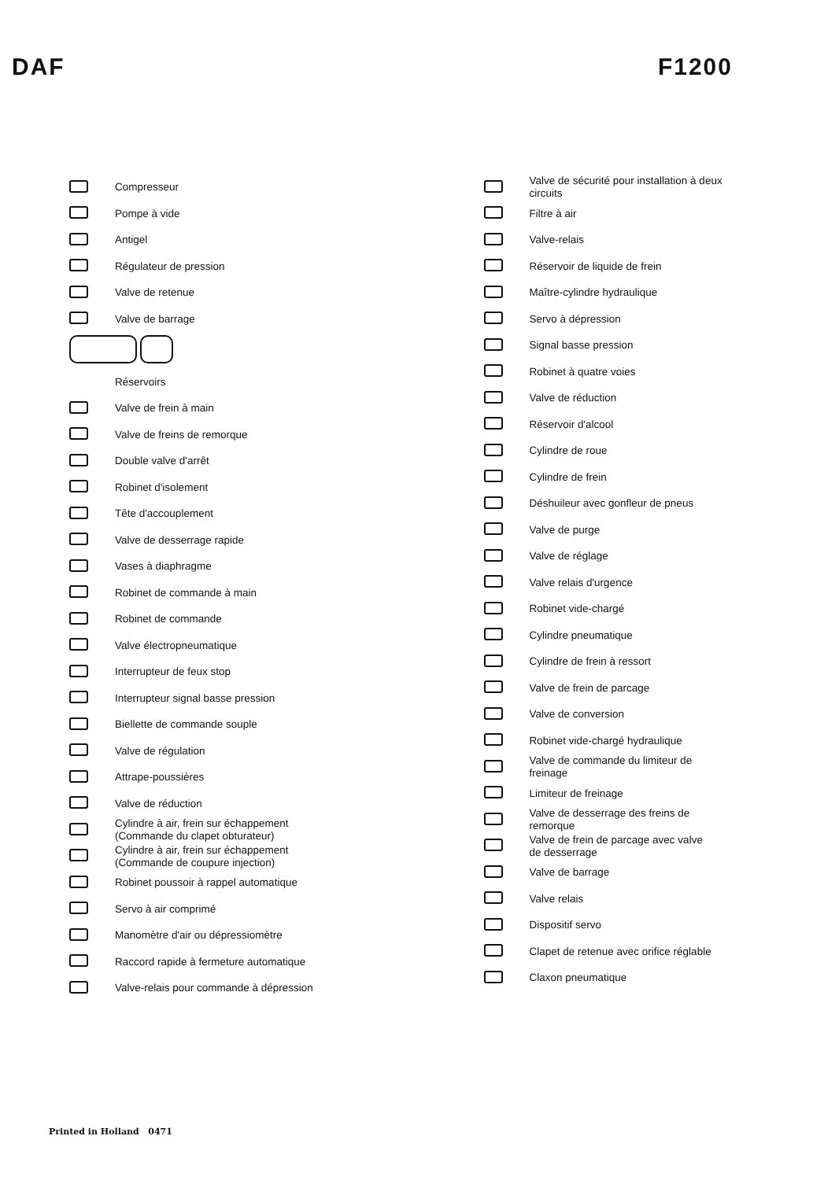DAF F1200
Compresseur
Pompe à vide
Antigel
Régulateur de pression
Valve de retenue
Valve de barrage
Réservoirs
Valve de frein à main
Valve de freins de remorque
Double valve d'arrêt
Robinet d'isolement
Tête d'accouplement
Valve de desserrage rapide
Vases à diaphragme
Robinet de commande à main
Robinet de commande
Valve électropneumatique
Interrupteur de feux stop
Interrupteur signal basse pression
Biellette de commande souple
Valve de régulation
Attrape-poussières
Valve de réduction
Cylindre à air, frein sur échappement
(Commande du clapet obturateur)
Cylindre à air, frein sur échappement
(Commande de coupure injection)
Robinet poussoir à rappel automatique
Servo à air comprimé
Manomètre d'air ou dépressiomètre
Raccord rapide à fermeture automatique
Valve-relais pour commande à dépression
Valve de sécurité pour installation à deux
circuits
Filtre à air
Valve-relais
Réservoir de liquide de frein
Maître-cylindre hydraulique
Servo à dépression
Signal basse pression
Robinet à quatre voies
Valve de réduction
Réservoir d'alcool
Cylindre de roue
Cylindre de frein
Déshuileur avec gonfleur de pneus
Valve de purge
Valve de réglage
Valve relais d'urgence
Robinet vide-chargé
Cylindre pneumatique
Cylindre de frein à ressort
Valve de frein de parcage
Valve de conversion
Robinet vide-chargé hydraulique
Valve de commande du limiteur de
freinage
Limiteur de freinage
Valve de desserrage des freins de
remorque
Valve de frein de parcage avec valve
de desserrage
Valve de barrage
Valve relais
Dispositif servo
Clapet de retenue avec orifice réglable
Claxon pneumatique
Printed in Holland 0471